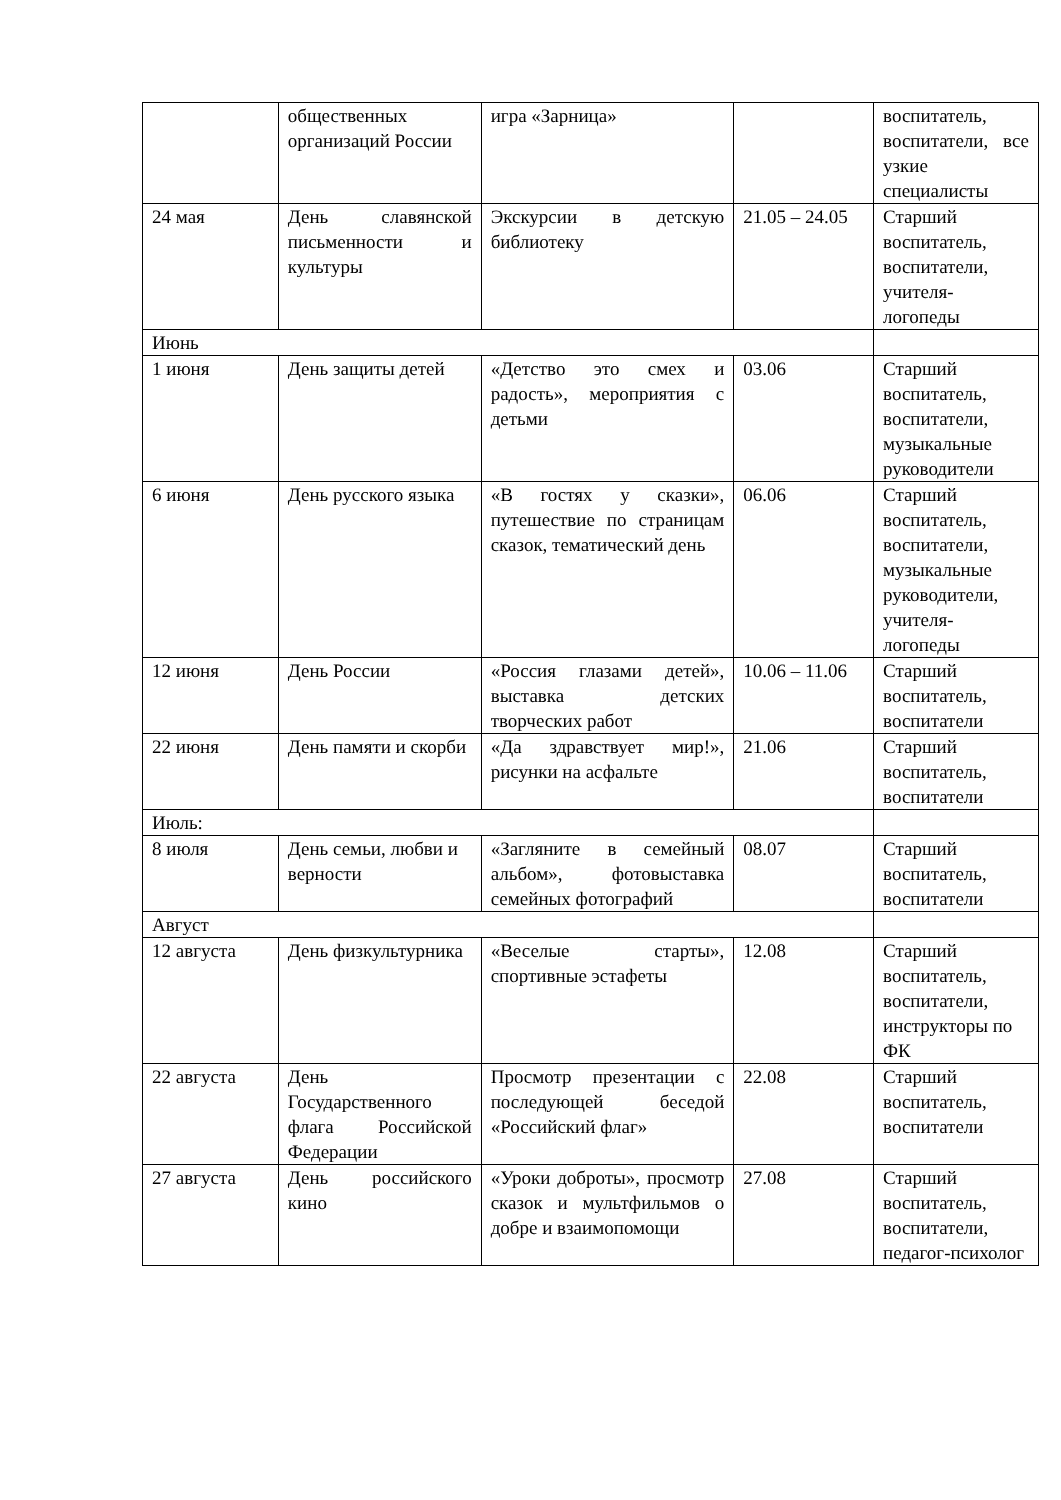| | общественных организаций России | игра «Зарница» | | воспитатель, воспитатели, все узкие специалисты |
| 24 мая | День славянской письменности и культуры | Экскурсии в детскую библиотеку | 21.05 – 24.05 | Старший воспитатель, воспитатели, учителя-логопеды |
| Июнь | | | | |
| 1 июня | День защиты детей | «Детство это смех и радость», мероприятия с детьми | 03.06 | Старший воспитатель, воспитатели, музыкальные руководители |
| 6 июня | День русского языка | «В гостях у сказки», путешествие по страницам сказок, тематический день | 06.06 | Старший воспитатель, воспитатели, музыкальные руководители, учителя-логопеды |
| 12 июня | День России | «Россия глазами детей», выставка детских творческих работ | 10.06 – 11.06 | Старший воспитатель, воспитатели |
| 22 июня | День памяти и скорби | «Да здравствует мир!», рисунки на асфальте | 21.06 | Старший воспитатель, воспитатели |
| Июль: | | | | |
| 8 июля | День семьи, любви и верности | «Загляните в семейный альбом», фотовыставка семейных фотографий | 08.07 | Старший воспитатель, воспитатели |
| Август | | | | |
| 12 августа | День физкультурника | «Веселые старты», спортивные эстафеты | 12.08 | Старший воспитатель, воспитатели, инструкторы по ФК |
| 22 августа | День Государственного флага Российской Федерации | Просмотр презентации с последующей беседой «Российский флаг» | 22.08 | Старший воспитатель, воспитатели |
| 27 августа | День российского кино | «Уроки доброты», просмотр сказок и мультфильмов о добре и взаимопомощи | 27.08 | Старший воспитатель, воспитатели, педагог-психолог |